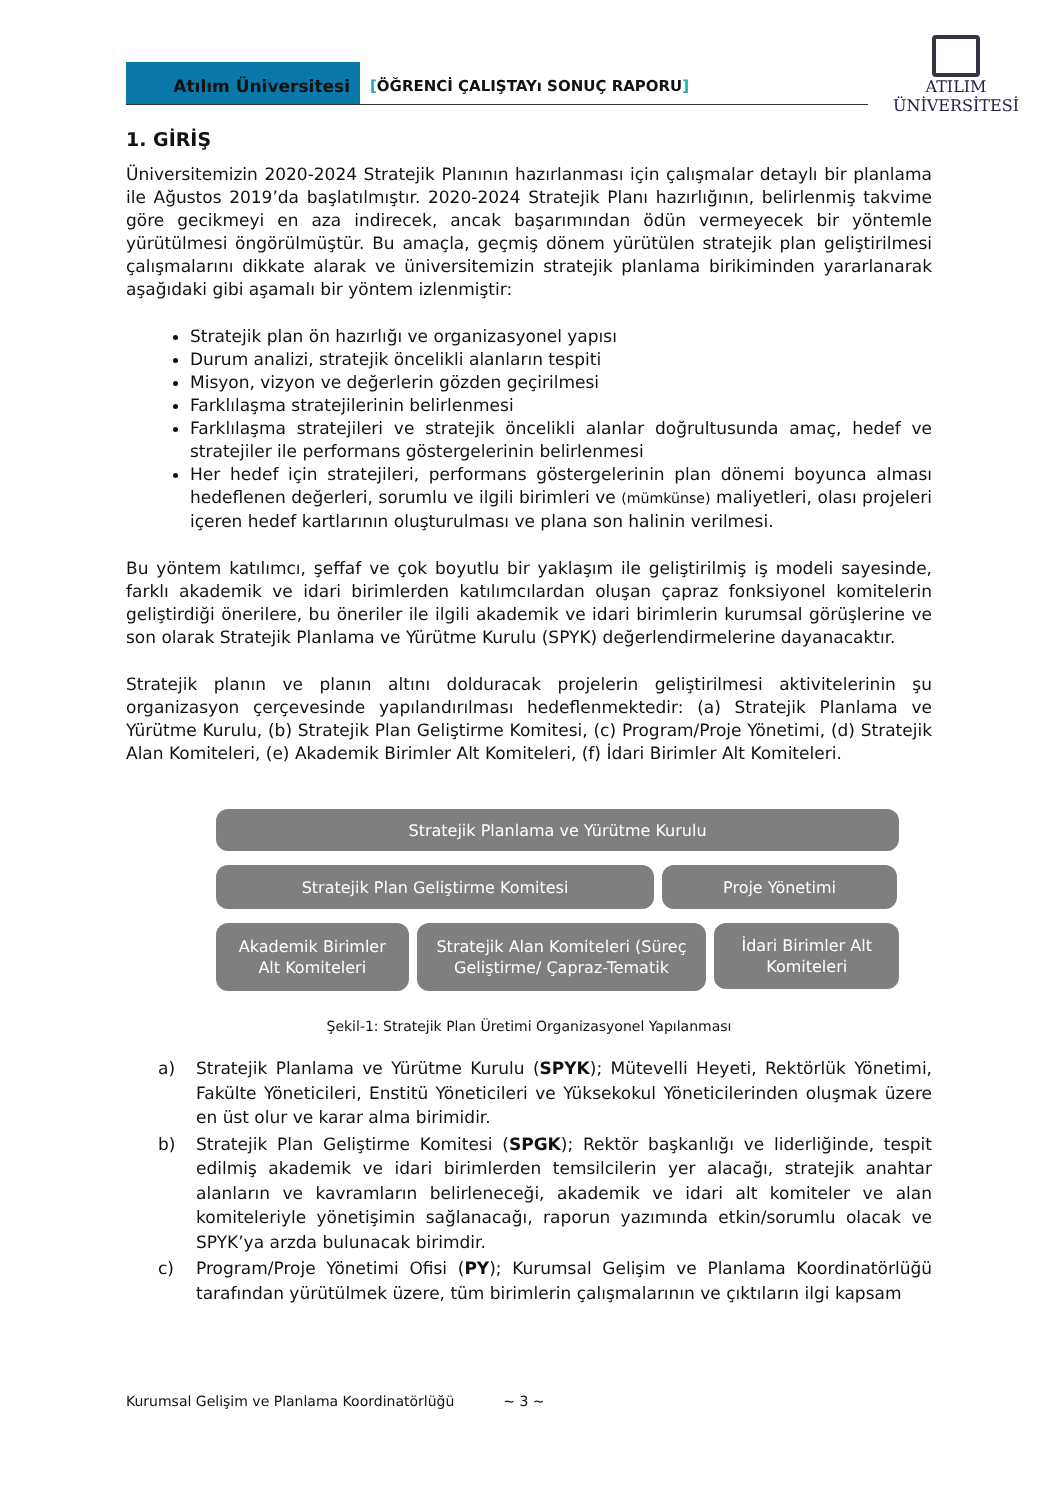Atılım Üniversitesi
[ÖĞRENCİ ÇALIŞTAYı SONUÇ RAPORU]
ATILIM
ÜNİVERSİTESİ
1. GİRİŞ
Üniversitemizin 2020-2024 Stratejik Planının hazırlanması için çalışmalar detaylı bir planlama ile Ağustos 2019’da başlatılmıştır. 2020-2024 Stratejik Planı hazırlığının, belirlenmiş takvime göre gecikmeyi en aza indirecek, ancak başarımından ödün vermeyecek bir yöntemle yürütülmesi öngörülmüştür. Bu amaçla, geçmiş dönem yürütülen stratejik plan geliştirilmesi çalışmalarını dikkate alarak ve üniversitemizin stratejik planlama birikiminden yararlanarak aşağıdaki gibi aşamalı bir yöntem izlenmiştir:
Stratejik plan ön hazırlığı ve organizasyonel yapısı
Durum analizi, stratejik öncelikli alanların tespiti
Misyon, vizyon ve değerlerin gözden geçirilmesi
Farklılaşma stratejilerinin belirlenmesi
Farklılaşma stratejileri ve stratejik öncelikli alanlar doğrultusunda amaç, hedef ve stratejiler ile performans göstergelerinin belirlenmesi
Her hedef için stratejileri, performans göstergelerinin plan dönemi boyunca alması hedeflenen değerleri, sorumlu ve ilgili birimleri ve (mümkünse) maliyetleri, olası projeleri içeren hedef kartlarının oluşturulması ve plana son halinin verilmesi.
Bu yöntem katılımcı, şeffaf ve çok boyutlu bir yaklaşım ile geliştirilmiş iş modeli sayesinde, farklı akademik ve idari birimlerden katılımcılardan oluşan çapraz fonksiyonel komitelerin geliştirdiği önerilere, bu öneriler ile ilgili akademik ve idari birimlerin kurumsal görüşlerine ve son olarak Stratejik Planlama ve Yürütme Kurulu (SPYK) değerlendirmelerine dayanacaktır.
Stratejik planın ve planın altını dolduracak projelerin geliştirilmesi aktivitelerinin şu organizasyon çerçevesinde yapılandırılması hedeflenmektedir: (a) Stratejik Planlama ve Yürütme Kurulu, (b) Stratejik Plan Geliştirme Komitesi, (c) Program/Proje Yönetimi, (d) Stratejik Alan Komiteleri, (e) Akademik Birimler Alt Komiteleri, (f) İdari Birimler Alt Komiteleri.
Stratejik Planlama ve Yürütme Kurulu
Stratejik Plan Geliştirme Komitesi Proje Yönetimi
Akademik Birimler
Alt Komiteleri
Stratejik Alan Komiteleri (Süreç
Geliştirme/ Çapraz-Tematik
İdari Birimler Alt
Komiteleri
Şekil-1: Stratejik Plan Üretimi Organizasyonel Yapılanması
a) Stratejik Planlama ve Yürütme Kurulu (SPYK); Mütevelli Heyeti, Rektörlük Yönetimi, Fakülte Yöneticileri, Enstitü Yöneticileri ve Yüksekokul Yöneticilerinden oluşmak üzere en üst olur ve karar alma birimidir.
b) Stratejik Plan Geliştirme Komitesi (SPGK); Rektör başkanlığı ve liderliğinde, tespit edilmiş akademik ve idari birimlerden temsilcilerin yer alacağı, stratejik anahtar alanların ve kavramların belirleneceği, akademik ve idari alt komiteler ve alan komiteleriyle yönetişimin sağlanacağı, raporun yazımında etkin/sorumlu olacak ve SPYK’ya arzda bulunacak birimdir.
c) Program/Proje Yönetimi Ofisi (PY); Kurumsal Gelişim ve Planlama Koordinatörlüğü tarafından yürütülmek üzere, tüm birimlerin çalışmalarının ve çıktıların ilgi kapsam
Kurumsal Gelişim ve Planlama Koordinatörlüğü ~ 3 ~